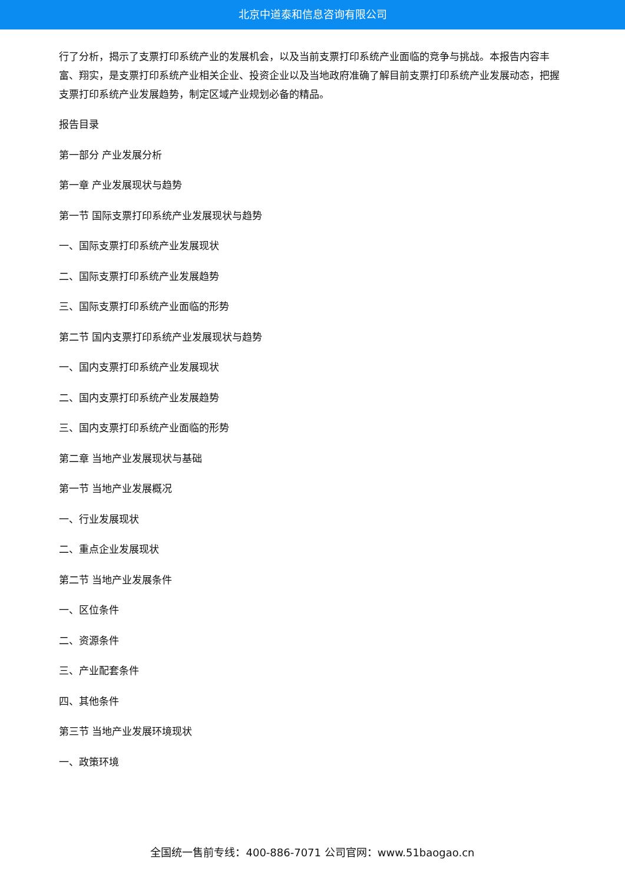北京中道泰和信息咨询有限公司
行了分析，揭示了支票打印系统产业的发展机会，以及当前支票打印系统产业面临的竞争与挑战。本报告内容丰富、翔实，是支票打印系统产业相关企业、投资企业以及当地政府准确了解目前支票打印系统产业发展动态，把握支票打印系统产业发展趋势，制定区域产业规划必备的精品。
报告目录
第一部分 产业发展分析
第一章 产业发展现状与趋势
第一节 国际支票打印系统产业发展现状与趋势
一、国际支票打印系统产业发展现状
二、国际支票打印系统产业发展趋势
三、国际支票打印系统产业面临的形势
第二节 国内支票打印系统产业发展现状与趋势
一、国内支票打印系统产业发展现状
二、国内支票打印系统产业发展趋势
三、国内支票打印系统产业面临的形势
第二章 当地产业发展现状与基础
第一节 当地产业发展概况
一、行业发展现状
二、重点企业发展现状
第二节 当地产业发展条件
一、区位条件
二、资源条件
三、产业配套条件
四、其他条件
第三节 当地产业发展环境现状
一、政策环境
全国统一售前专线：400-886-7071 公司官网：www.51baogao.cn